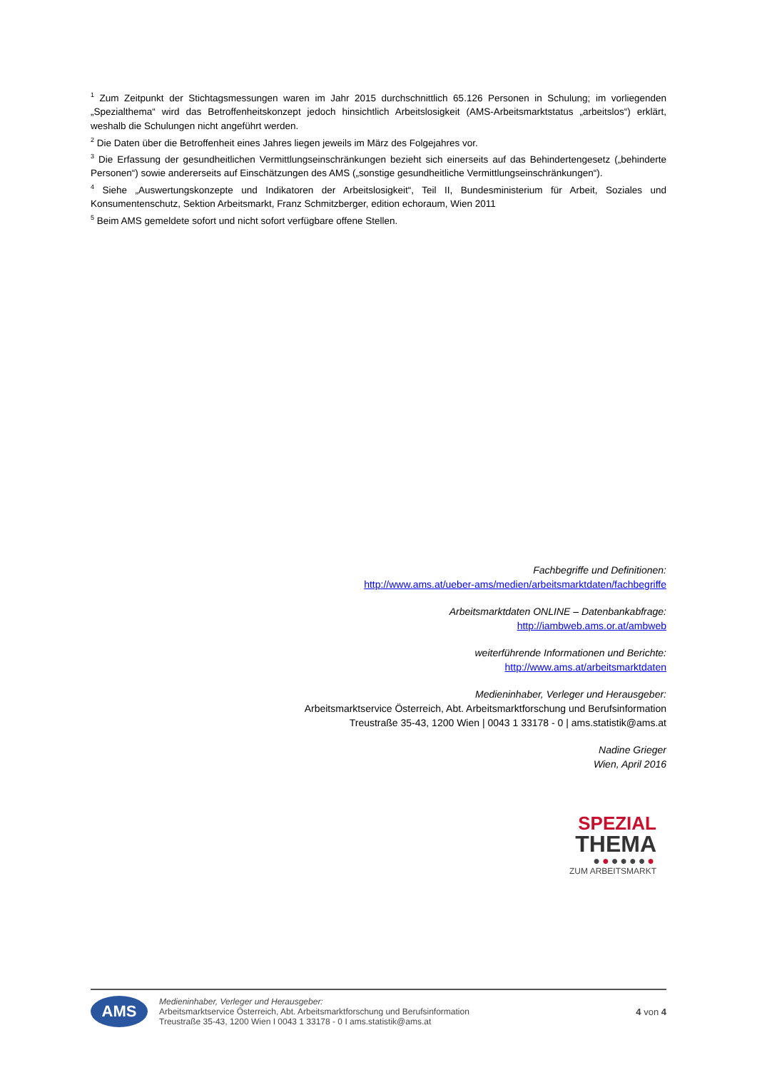<sup>1</sup> Zum Zeitpunkt der Stichtagsmessungen waren im Jahr 2015 durchschnittlich 65.126 Personen in Schulung; im vorliegenden „Spezialthema“ wird das Betroffenheitskonzept jedoch hinsichtlich Arbeitslosigkeit (AMS-Arbeitsmarktstatus „arbeitslos“) erklärt, weshalb die Schulungen nicht angeführt werden.
<sup>2</sup> Die Daten über die Betroffenheit eines Jahres liegen jeweils im März des Folgejahres vor.
<sup>3</sup> Die Erfassung der gesundheitlichen Vermittlungseinschränkungen bezieht sich einerseits auf das Behindertengesetz („behinderte Personen“) sowie andererseits auf Einschätzungen des AMS („sonstige gesundheitliche Vermittlungseinschränkungen“).
<sup>4</sup> Siehe „Auswertungskonzepte und Indikatoren der Arbeitslosigkeit“, Teil II, Bundesministerium für Arbeit, Soziales und Konsumentenschutz, Sektion Arbeitsmarkt, Franz Schmitzberger, edition echoraum, Wien 2011
<sup>5</sup> Beim AMS gemeldete sofort und nicht sofort verfügbare offene Stellen.
Fachbegriffe und Definitionen:
http://www.ams.at/ueber-ams/medien/arbeitsmarktdaten/fachbegriffe
Arbeitsmarktdaten ONLINE – Datenbankabfrage:
http://iambweb.ams.or.at/ambweb
weiterführende Informationen und Berichte:
http://www.ams.at/arbeitsmarktdaten
Medieninhaber, Verleger und Herausgeber:
Arbeitsmarktservice Österreich, Abt. Arbeitsmarktforschung und Berufsinformation
Treustraße 35-43, 1200 Wien | 0043 1 33178 - 0 | ams.statistik@ams.at
Nadine Grieger
Wien, April 2016
SPEZIAL
THEMA
●●●●●●●
ZUM ARBEITSMARKT
AMS
Medieninhaber, Verleger und Herausgeber:
Arbeitsmarktservice Österreich, Abt. Arbeitsmarktforschung und Berufsinformation
Treustraße 35-43, 1200 Wien I 0043 1 33178 - 0 I ams.statistik@ams.at
4 von 4